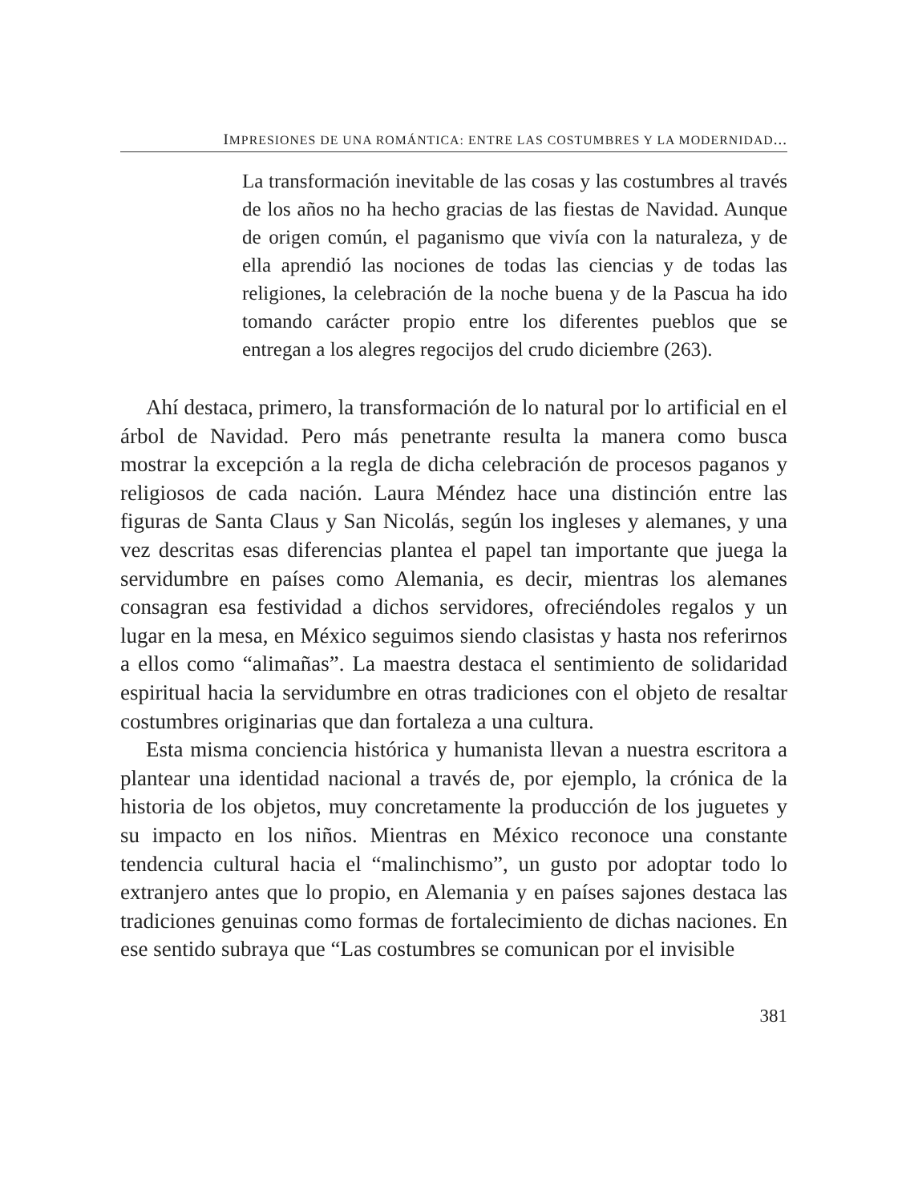IMPRESIONES DE UNA ROMÁNTICA: ENTRE LAS COSTUMBRES Y LA MODERNIDAD...
La transformación inevitable de las cosas y las costumbres al través de los años no ha hecho gracias de las fiestas de Navidad. Aunque de origen común, el paganismo que vivía con la naturaleza, y de ella aprendió las nociones de todas las ciencias y de todas las religiones, la celebración de la noche buena y de la Pascua ha ido tomando carácter propio entre los diferentes pueblos que se entregan a los alegres regocijos del crudo diciembre (263).
Ahí destaca, primero, la transformación de lo natural por lo artificial en el árbol de Navidad. Pero más penetrante resulta la manera como busca mostrar la excepción a la regla de dicha celebración de procesos paganos y religiosos de cada nación. Laura Méndez hace una distinción entre las figuras de Santa Claus y San Nicolás, según los ingleses y alemanes, y una vez descritas esas diferencias plantea el papel tan importante que juega la servidumbre en países como Alemania, es decir, mientras los alemanes consagran esa festividad a dichos servidores, ofreciéndoles regalos y un lugar en la mesa, en México seguimos siendo clasistas y hasta nos referirnos a ellos como “alimañas”. La maestra destaca el sentimiento de solidaridad espiritual hacia la servidumbre en otras tradiciones con el objeto de resaltar costumbres originarias que dan fortaleza a una cultura.
Esta misma conciencia histórica y humanista llevan a nuestra escritora a plantear una identidad nacional a través de, por ejemplo, la crónica de la historia de los objetos, muy concretamente la producción de los juguetes y su impacto en los niños. Mientras en México reconoce una constante tendencia cultural hacia el “malinchismo”, un gusto por adoptar todo lo extranjero antes que lo propio, en Alemania y en países sajones destaca las tradiciones genuinas como formas de fortalecimiento de dichas naciones. En ese sentido subraya que “Las costumbres se comunican por el invisible
381